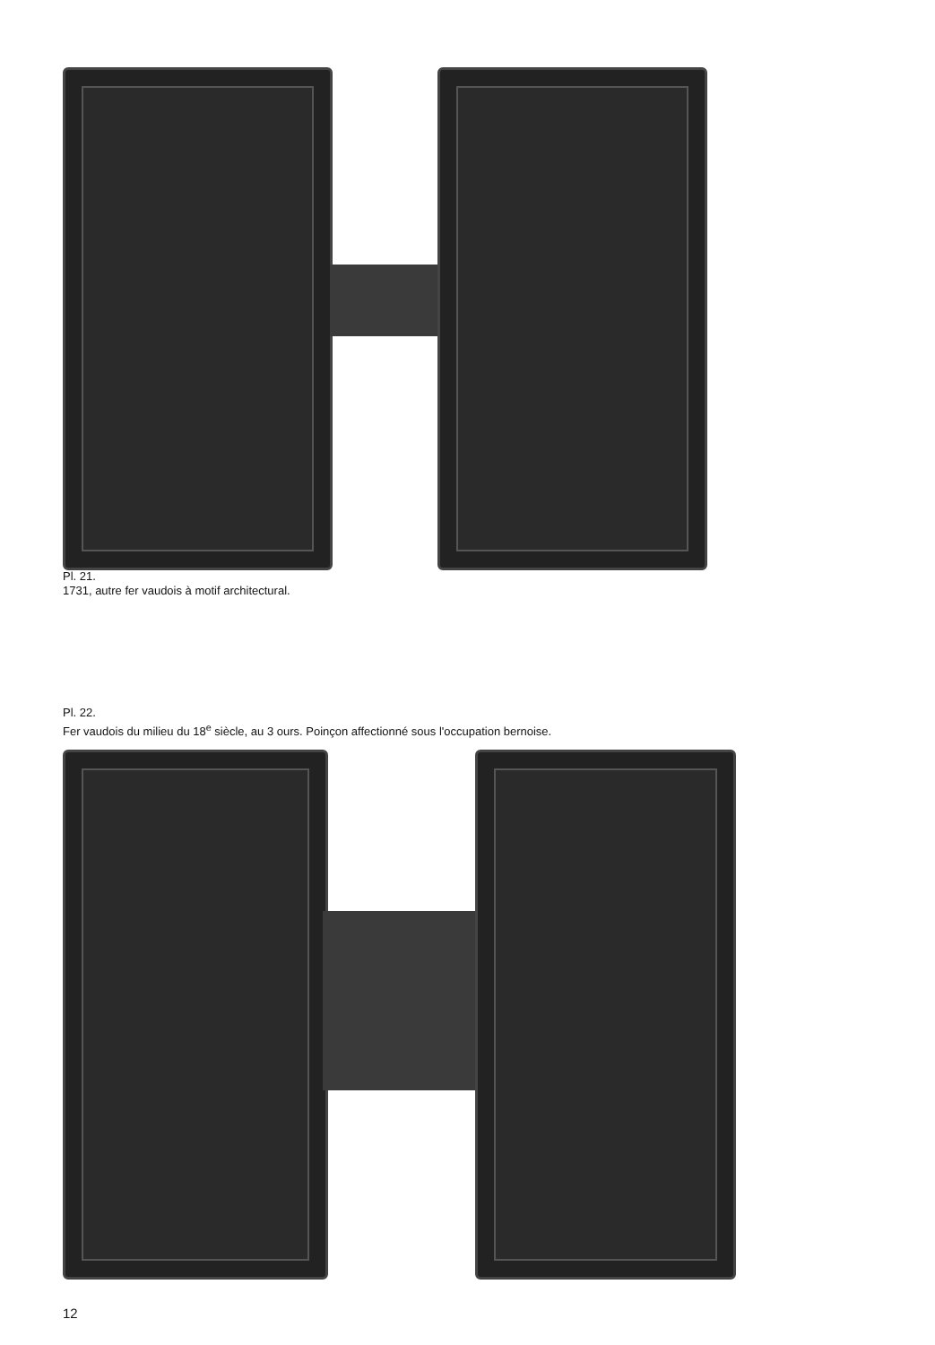Pl. 21.
1731, autre fer vaudois à motif architectural.
Pl. 22.
Fer vaudois du milieu du 18<sup>e</sup> siècle, au 3 ours. Poinçon affectionné sous l'occupation bernoise.
12